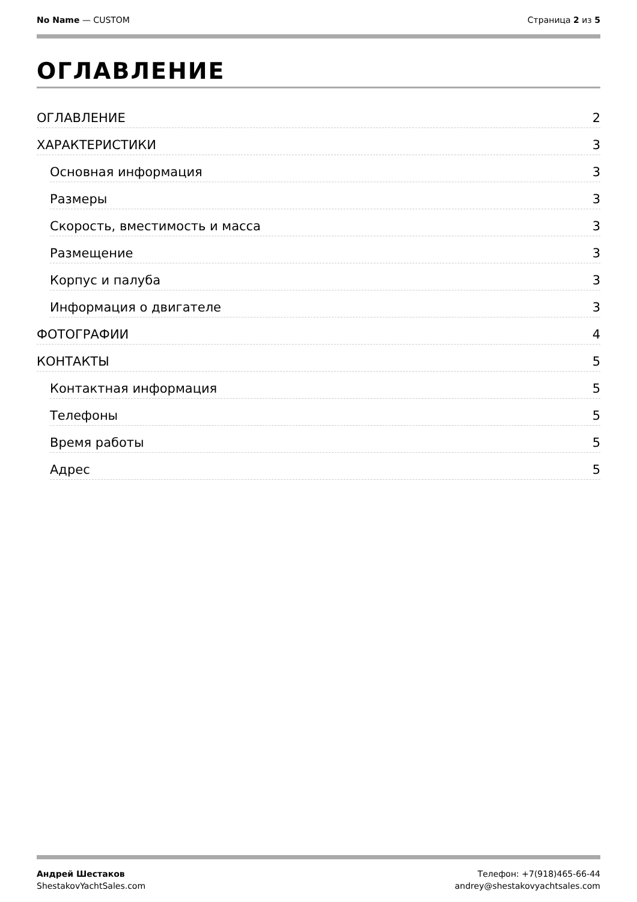No Name — CUSTOM Страница 2 из 5
ОГЛАВЛЕНИЕ
ОГЛАВЛЕНИЕ 2
ХАРАКТЕРИСТИКИ 3
Основная информация 3
Размеры 3
Скорость, вместимость и масса 3
Размещение 3
Корпус и палуба 3
Информация о двигателе 3
ФОТОГРАФИИ 4
КОНТАКТЫ 5
Контактная информация 5
Телефоны 5
Время работы 5
Адрес 5
Андрей Шестаков
ShestakovYachtSales.com
Телефон: +7(918)465-66-44
andrey@shestakovyachtsales.com